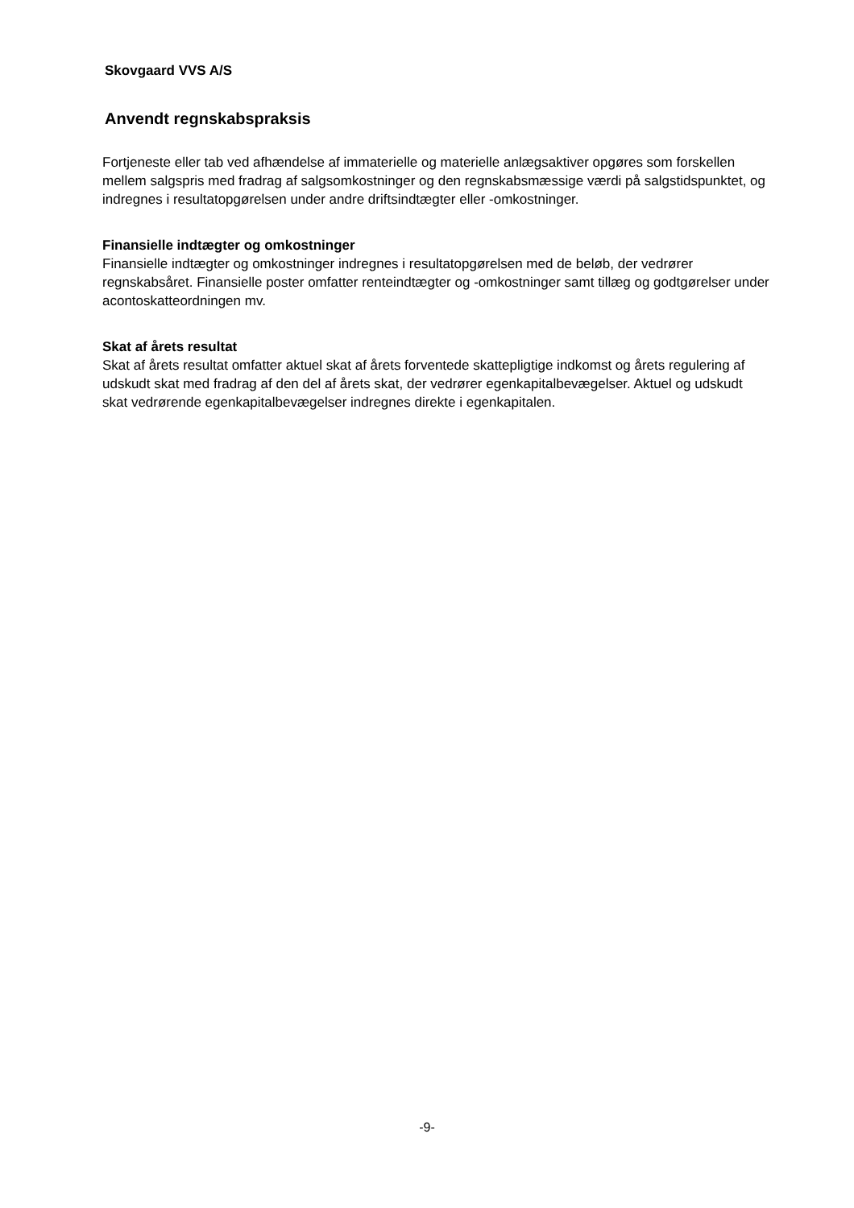Skovgaard VVS A/S
Anvendt regnskabspraksis
Fortjeneste eller tab ved afhændelse af immaterielle og materielle anlægsaktiver opgøres som forskellen mellem salgspris med fradrag af salgsomkostninger og den regnskabsmæssige værdi på salgstidspunktet, og indregnes i resultatopgørelsen under andre driftsindtægter eller -omkostninger.
Finansielle indtægter og omkostninger
Finansielle indtægter og omkostninger indregnes i resultatopgørelsen med de beløb, der vedrører regnskabsåret. Finansielle poster omfatter renteindtægter og -omkostninger samt tillæg og godtgørelser under acontoskatteordningen mv.
Skat af årets resultat
Skat af årets resultat omfatter aktuel skat af årets forventede skattepligtige indkomst og årets regulering af udskudt skat med fradrag af den del af årets skat, der vedrører egenkapitalbevægelser. Aktuel og udskudt skat vedrørende egenkapitalbevægelser indregnes direkte i egenkapitalen.
-9-